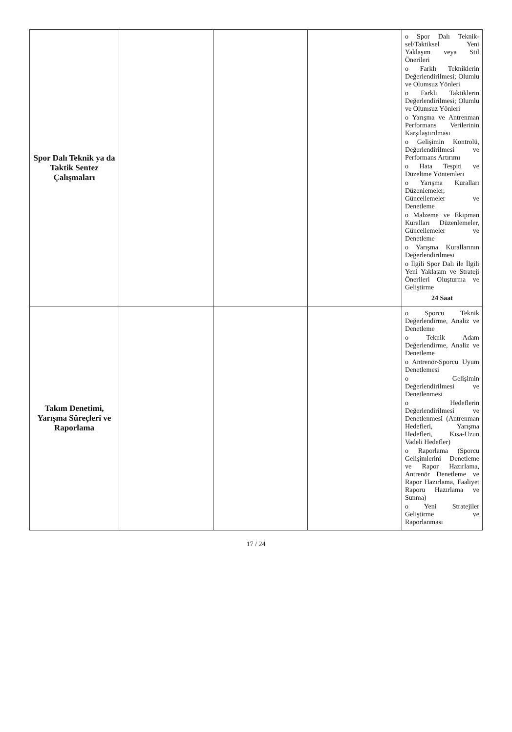| Spor Dalı Teknik ya da Taktik Sentez Çalışmaları | | | | o Spor Dalı Teknik­sel/Taktiksel Yeni Yaklaşım veya Stil Önerileri o Farklı Tekniklerin Değerlendirilmesi; Olumlu ve Olumsuz Yönleri o Farklı Taktiklerin Değerlendirilmesi; Olumlu ve Olumsuz Yönleri o Yarışma ve Antrenman Performans Verilerinin Karşılaştırılması o Gelişimin Kontrolü, Değerlendirilmesi ve Performans Artırımı o Hata Tespiti ve Düzeltme Yöntemleri o Yarışma Kuralları Düzenlemeler, Güncellemeler ve Denetleme o Malzeme ve Ekipman Kuralları Düzenlemeler, Güncellemeler ve Denetleme o Yarışma Kurallarının Değerlendirilmesi o İlgili Spor Dalı ile İlgili Yeni Yaklaşım ve Strateji Önerileri Oluşturma ve Geliştirme 24 Saat |
| Takım Denetimi, Yarışma Süreçleri ve Raporlama | | | | o Sporcu Teknik Değerlendirme, Analiz ve Denetleme o Teknik Adam Değerlendirme, Analiz ve Denetleme o Antrenör-Sporcu Uyum Denetlemesi o Gelişimin Değerlendirilmesi ve Denetlenmesi o Hedeflerin Değerlendirilmesi ve Denetlenmesi (Antrenman Hedefleri, Yarışma Hedefleri, Kısa-Uzun Vadeli Hedefler) o Raporlama (Sporcu Gelişimlerini Denetleme ve Rapor Hazırlama, Antrenör Denetleme ve Rapor Hazırlama, Faaliyet Raporu Hazırlama ve Sunma) o Yeni Stratejiler Geliştirme ve Raporlanması |
17 / 24